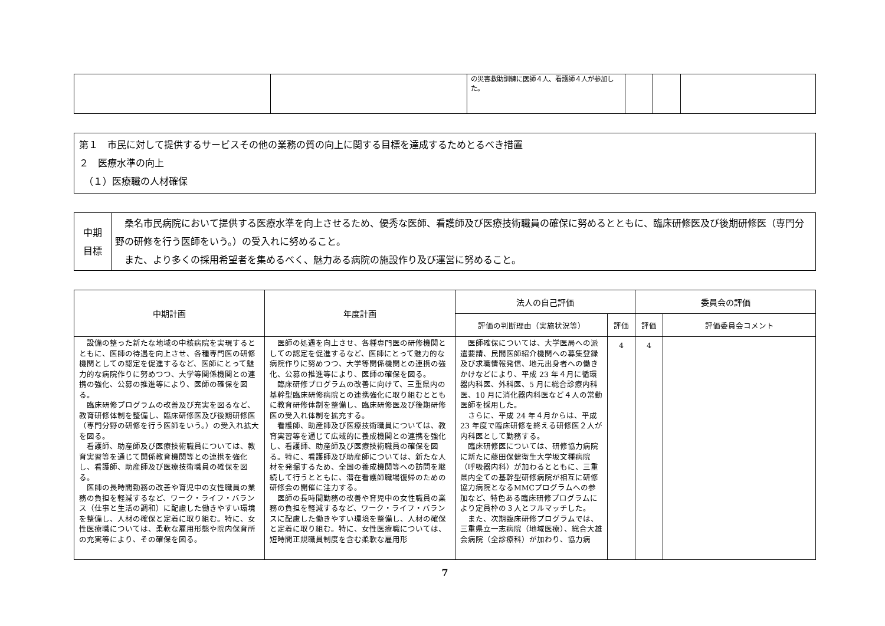| | | の災害救助訓練に医師４人、看護師４人が参加した。 | | | |
第１　市民に対して提供するサービスその他の業務の質の向上に関する目標を達成するためとるべき措置
２　医療水準の向上
　（１）医療職の人材確保
| 中期 目標 | 桑名市民病院において提供する医療水準を向上させるため、優秀な医師、看護師及び医療技術職員の確保に努めるとともに、臨床研修医及び後期研修医（専門分野の研修を行う医師をいう。）の受入れに努めること。 また、より多くの採用希望者を集めるべく、魅力ある病院の施設作り及び運営に努めること。 |
| 中期計画 | 年度計画 | 法人の自己評価 | | 委員会の評価 | |
| --- | --- | --- | --- | --- | --- |
| | | 評価の判断理由（実施状況等） | 評価 | 評価 | 評価委員会コメント |
| 設備の整った新たな地域の中核病院を実現するとともに、医師の待遇を向上させ、各種専門医の研修機関としての認定を促進するなど、医師にとって魅力的な病院作りに努めつつ、大学等関係機関との連携の強化、公募の推進等により、医師の確保を図る。 臨床研修プログラムの改善及び充実を図るなど、教育研修体制を整備し、臨床研修医及び後期研修医（専門分野の研修を行う医師をいう。）の受入れ拡大を図る。 看護師、助産師及び医療技術職員については、教育実習等を通じて関係教育機関等との連携を強化し、看護師、助産師及び医療技術職員の確保を図る。 医師の長時間勤務の改善や育児中の女性職員の業務の負担を軽減するなど、ワーク・ライフ・バランス（仕事と生活の調和）に配慮した働きやすい環境を整備し、人材の確保と定着に取り組む。特に、女性医療職については、柔軟な雇用形態や院内保育所の充実等により、その確保を図る。 | 医師の処遇を向上させ、各種専門医の研修機関としての認定を促進するなど、医師にとって魅力的な病院作りに努めつつ、大学等関係機関との連携の強化、公募の推進等により、医師の確保を図る。 臨床研修プログラムの改善に向けて、三重県内の基幹型臨床研修病院との連携強化に取り組むとともに教育研修体制を整備し、臨床研修医及び後期研修医の受入れ体制を拡充する。 看護師、助産師及び医療技術職員については、教育実習等を通じて広域的に養成機関との連携を強化し、看護師、助産師及び医療技術職員の確保を図る。特に、看護師及び助産師については、新たな人材を発掘するため、全国の養成機関等への訪問を継続して行うとともに、潜在看護師職場復帰のための研修会の開催に注力する。 医師の長時間勤務の改善や育児中の女性職員の業務の負担を軽減するなど、ワーク・ライフ・バランスに配慮した働きやすい環境を整備し、人材の確保と定着に取り組む。特に、女性医療職については、短時間正規職員制度を含む柔軟な雇用形 | 医師確保については、大学医局への派遣要請、民間医師紹介機関への募集登録及び求職情報発信、地元出身者への働きかけなどにより、平成 23 年４月に循環器内科医、外科医、5 月に総合診療内科医、10 月に消化器内科医など４人の常勤医師を採用した。 さらに、平成 24 年４月からは、平成 23 年度で臨床研修を終える研修医２人が内科医として勤務する。 臨床研修医については、研修協力病院に新たに藤田保健衛生大学坂文種病院（呼吸器内科）が加わるとともに、三重県内全ての基幹型研修病院が相互に研修協力病院となるMMCプログラムへの参加など、特色ある臨床研修プログラムにより定員枠の３人とフルマッチした。 また、次期臨床研修プログラムでは、三重県立一志病院（地域医療）、総合大雄会病院（全診療科）が加わり、協力病 | 4 | 4 | |
7